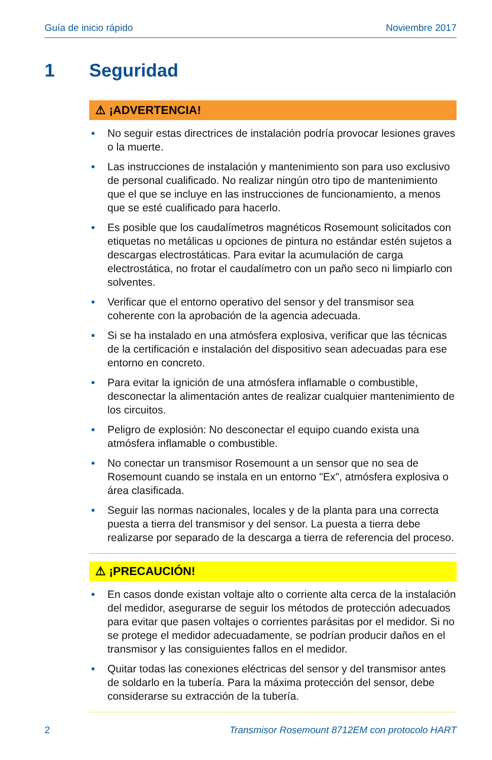Guía de inicio rápido Noviembre 2017
1 Seguridad
⚠ ¡ADVERTENCIA!
• No seguir estas directrices de instalación podría provocar lesiones graves o la muerte.
• Las instrucciones de instalación y mantenimiento son para uso exclusivo de personal cualificado. No realizar ningún otro tipo de mantenimiento que el que se incluye en las instrucciones de funcionamiento, a menos que se esté cualificado para hacerlo.
• Es posible que los caudalímetros magnéticos Rosemount solicitados con etiquetas no metálicas u opciones de pintura no estándar estén sujetos a descargas electrostáticas. Para evitar la acumulación de carga electrostática, no frotar el caudalímetro con un paño seco ni limpiarlo con solventes.
• Verificar que el entorno operativo del sensor y del transmisor sea coherente con la aprobación de la agencia adecuada.
• Si se ha instalado en una atmósfera explosiva, verificar que las técnicas de la certificación e instalación del dispositivo sean adecuadas para ese entorno en concreto.
• Para evitar la ignición de una atmósfera inflamable o combustible, desconectar la alimentación antes de realizar cualquier mantenimiento de los circuitos.
• Peligro de explosión: No desconectar el equipo cuando exista una atmósfera inflamable o combustible.
• No conectar un transmisor Rosemount a un sensor que no sea de Rosemount cuando se instala en un entorno "Ex", atmósfera explosiva o área clasificada.
• Seguir las normas nacionales, locales y de la planta para una correcta puesta a tierra del transmisor y del sensor. La puesta a tierra debe realizarse por separado de la descarga a tierra de referencia del proceso.
⚠ ¡PRECAUCIÓN!
• En casos donde existan voltaje alto o corriente alta cerca de la instalación del medidor, asegurarse de seguir los métodos de protección adecuados para evitar que pasen voltajes o corrientes parásitas por el medidor. Si no se protege el medidor adecuadamente, se podrían producir daños en el transmisor y las consiguientes fallos en el medidor.
• Quitar todas las conexiones eléctricas del sensor y del transmisor antes de soldarlo en la tubería. Para la máxima protección del sensor, debe considerarse su extracción de la tubería.
2 Transmisor Rosemount 8712EM con protocolo HART